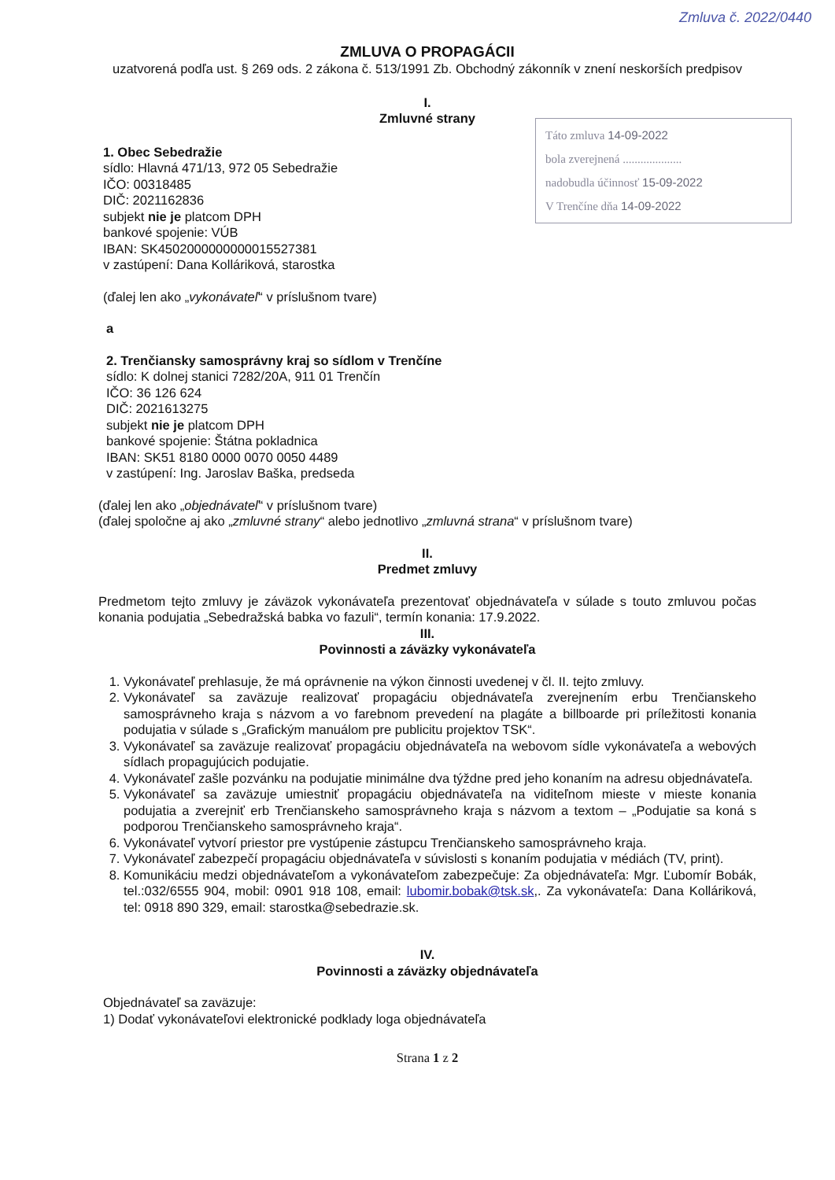Zmluva č. 2022/0440
Táto zmluva 14-09-2022
bola zverejnená ....................
nadobudla účinnosť 15-09-2022
V Trenčíne dňa 14-09-2022
ZMLUVA O PROPAGÁCII
uzatvorená podľa ust. § 269 ods. 2 zákona č. 513/1991 Zb. Obchodný zákonník v znení neskorších predpisov
I.
Zmluvné strany
1. Obec Sebedražie
sídlo: Hlavná 471/13, 972 05 Sebedražie
IČO: 00318485
DIČ: 2021162836
subjekt nie je platcom DPH
bankové spojenie: VÚB
IBAN: SK4502000000000015527381
v zastúpení: Dana Kolláriková, starostka
(ďalej len ako „vykonávateľ“ v príslušnom tvare)
a
2. Trenčiansky samosprávny kraj so sídlom v Trenčíne
sídlo: K dolnej stanici 7282/20A, 911 01 Trenčín
IČO: 36 126 624
DIČ: 2021613275
subjekt nie je platcom DPH
bankové spojenie: Štátna pokladnica
IBAN: SK51 8180 0000 0070 0050 4489
v zastúpení: Ing. Jaroslav Baška, predseda
(ďalej len ako „objednávateľ“ v príslušnom tvare)
(ďalej spoločne aj ako „zmluvné strany“ alebo jednotlivo „zmluvná strana“ v príslušnom tvare)
II.
Predmet zmluvy
Predmetom tejto zmluvy je záväzok vykonávateľa prezentovať objednávateľa v súlade s touto zmluvou počas konania podujatia „Sebedražská babka vo fazuli“, termín konania: 17.9.2022.
III.
Povinnosti a záväzky vykonávateľa
1. Vykonávateľ prehlasuje, že má oprávnenie na výkon činnosti uvedenej v čl. II. tejto zmluvy.
2. Vykonávateľ sa zaväzuje realizovať propagáciu objednávateľa zverejnením erbu Trenčianskeho samosprávneho kraja s názvom a vo farebnom prevedení na plagáte a billboarde pri príležitosti konania podujatia v súlade s „Grafickým manuálom pre publicitu projektov TSK“.
3. Vykonávateľ sa zaväzuje realizovať propagáciu objednávateľa na webovom sídle vykonávateľa a webových sídlach propagujúcich podujatie.
4. Vykonávateľ zašle pozvánku na podujatie minimálne dva týždne pred jeho konaním na adresu objednávateľa.
5. Vykonávateľ sa zaväzuje umiestniť propagáciu objednávateľa na viditeľnom mieste v mieste konania podujatia a zverejniť erb Trenčianskeho samosprávneho kraja s názvom a textom – „Podujatie sa koná s podporou Trenčianskeho samosprávneho kraja“.
6. Vykonávateľ vytvorí priestor pre vystúpenie zástupcu Trenčianskeho samosprávneho kraja.
7. Vykonávateľ zabezpečí propagáciu objednávateľa v súvislosti s konaním podujatia v médiách (TV, print).
8. Komunikáciu medzi objednávateľom a vykonávateľom zabezpečuje: Za objednávateľa: Mgr. Ľubomír Bobák, tel.:032/6555 904, mobil: 0901 918 108, email: lubomir.bobak@tsk.sk,. Za vykonávateľa: Dana Kolláriková, tel: 0918 890 329, email: starostka@sebedrazie.sk.
IV.
Povinnosti a záväzky objednávateľa
Objednávateľ sa zaväzuje:
1) Dodať vykonávateľovi elektronické podklady loga objednávateľa
Strana 1 z 2